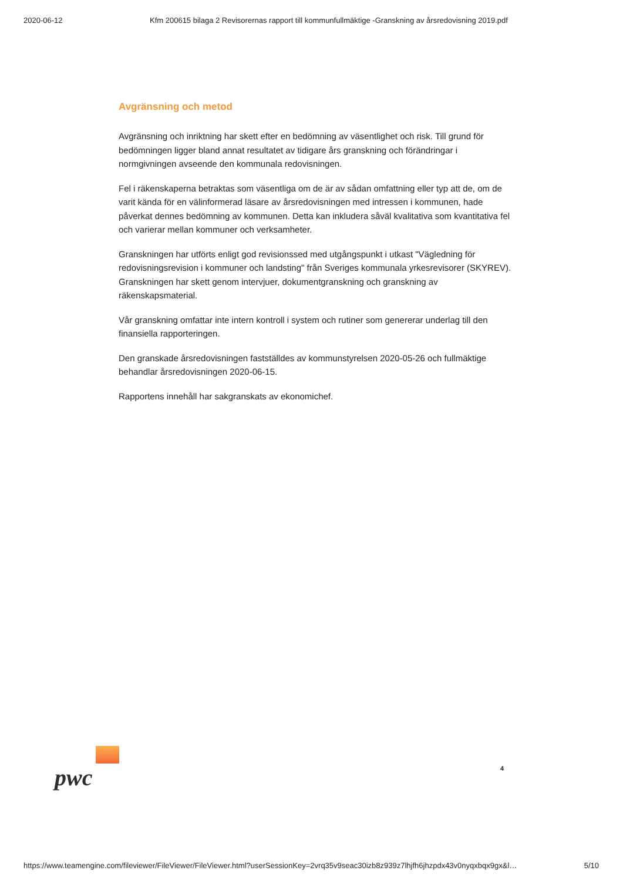2020-06-12 Kfm 200615 bilaga 2 Revisorernas rapport till kommunfullmäktige -Granskning av årsredovisning 2019.pdf
Avgränsning och metod
Avgränsning och inriktning har skett efter en bedömning av väsentlighet och risk. Till grund för bedömningen ligger bland annat resultatet av tidigare års granskning och förändringar i normgivningen avseende den kommunala redovisningen.
Fel i räkenskaperna betraktas som väsentliga om de är av sådan omfattning eller typ att de, om de varit kända för en välinformerad läsare av årsredovisningen med intressen i kommunen, hade påverkat dennes bedömning av kommunen. Detta kan inkludera såväl kvalitativa som kvantitativa fel och varierar mellan kommuner och verksamheter.
Granskningen har utförts enligt god revisionssed med utgångspunkt i utkast "Vägledning för redovisningsrevision i kommuner och landsting" från Sveriges kommunala yrkesrevisorer (SKYREV). Granskningen har skett genom intervjuer, dokumentgranskning och granskning av räkenskapsmaterial.
Vår granskning omfattar inte intern kontroll i system och rutiner som genererar underlag till den finansiella rapporteringen.
Den granskade årsredovisningen fastställdes av kommunstyrelsen 2020-05-26 och fullmäktige behandlar årsredovisningen 2020-06-15.
Rapportens innehåll har sakgranskats av ekonomichef.
pwc
4
https://www.teamengine.com/fileviewer/FileViewer/FileViewer.html?userSessionKey=2vrq35v9seac30izb8z939z7lhjfh6jhzpdx43v0nyqxbqx9gx&l… 5/10